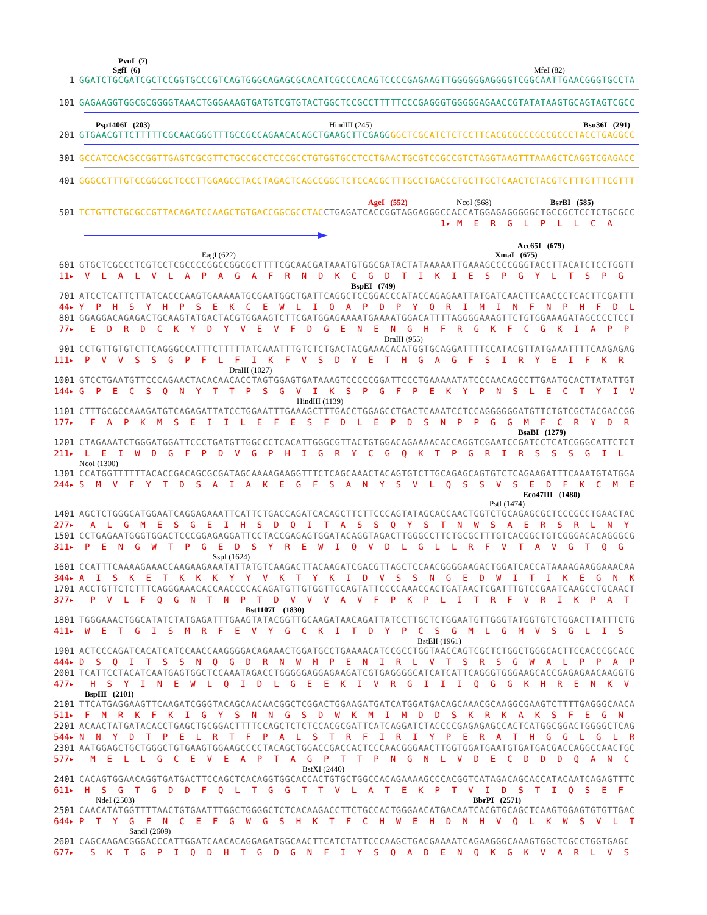PvuI (7)
SgfI (6) MfeI (82)
1 GGATCTGCGATCGCTCCGGTGCCCGTCAGTGGGCAGAGCGCACATCGCCCACAGTCCCCGAGAAGTTGGGGGGAGGGGTCGGCAATTGAACGGGTGCCTA
101 GAGAAGGTGGCGCGGGGTAAACTGGGAAAGTGATGTCGTGTACTGGCTCCGCCTTTTTCCCGAGGGTGGGGGAGAACCGTATATAAGTGCAGTAGTCGCC
Psp1406I (203) HindIII (245) Bsu36I (291)
201 GTGAACGTTCTTTTTCGCAACGGGTTTGCCGCCAGAACACAGCTGAAGCTTCGAGG GGCTCGCATCTCTCCTTCACGCGCCCGCCGCCCTACCTGAGGCC
301 GCCATCCACGCCGGTTGAGTCGCGTTCTGCCGCCTCCCGCCTGTGGTGCCTCCTGAACTGCGTCCGCCGTCTAGGTAAGTTTAAAGCTCAGGTCGAGACC
401 GGGCCTTTGTCCGGCGCTCCCTTGGAGCCTACCTAGACTCAGCCGGCTCTCCACGCTTTGCCTGACCCTGCTTGCTCAACTCTACGTCTTTGTTTCGTTT
AgeI (552) NcoI (568) BsrBI (585)
501 TCTGTTCTGCGCCGTTACAGATCCAAGCTGTGACCGGCGCCTAC CTGAGATCACCGGTAGGAGGGCCACCATGGAGAGGGGGCTGCCGCTCCTCTGCGCC
1▸ M E R G L P L L C A
Acc65I (679)
EagI (622) XmaI (675)
601 GTGCTCGCCCTCGTCCTCGCCCCGGCCGGCGCTTTTCGCAACGATAAATGTGGCGATACTATAAAAATTGAAAGCCCCGGGTACCTTACATCTCCTGGTT
11▸ V L A L V L A P A G A F R N D K C G D T I K I E S P G Y L T S P G
BspEI (749)
701 ATCCTCATTCTTATCACCCAAGTGAAAAATGCGAATGGCTGATTCAGGCTCCGGACCCATACCAGAGAATTATGATCAACTTCAACCCTCACTTCGATTT
44▸ Y P H S Y H P S E K C E W L I Q A P D P Y Q R I M I N F N P H F D L
801 GGAGGACAGAGACTGCAAGTATGACTACGTGGAAGTCTTCGATGGAGAAAATGAAAATGGACATTTTAGGGGAAAGTTCTGTGGAAAGATAGCCCCTCCT
77▸ E D R D C K Y D Y V E V F D G E N E N G H F R G K F C G K I A P P
DraIII (955)
901 CCTGTTGTGTCTTCAGGGCCATTTCTTTTTATCAAATTTGTCTCTGACTACGAAACACATGGTGCAGGATTTTCCATACGTTATGAAATTTTCAAGAGAG
111▸ P V V S S G P F L F I K F V S D Y E T H G A G F S I R Y E I F K R
DraIII (1027)
1001 GTCCTGAATGTTCCCAGAACTACACAACACCTAGTGGAGTGATAAAGTCCCCCGGATTCCCTGAAAAATATCCCAACAGCCTTGAATGCACTTATATTGT
144▸ G P E C S Q N Y T T P S G V I K S P G F P E K Y P N S L E C T Y I V
HindIII (1139)
1101 CTTTGCGCCAAAGATGTCAGAGATTATCCTGGAATTTGAAAGCTTTGACCTGGAGCCTGACTCAAATCCTCCAGGGGGGATGTTCTGTCGCTACGACCGG
177▸ F A P K M S E I I L E F E S F D L E P D S N P P G G M F C R Y D R
BsaBI (1279)
1201 CTAGAAATCTGGGATGGATTCCCTGATGTTGGCCCTCACATTGGGCGTTACTGTGGACAGAAAACACCAGGTCGAATCCGATCCTCATCGGGCATTCTCT
211▸ L E I W D G F P D V G P H I G R Y C G Q K T P G R I R S S S G I L
NcoI (1300)
1301 CCATGGTTTTTTACACCGACAGCGCGATAGCAAAAGAAGGTTTCTCAGCAAACTACAGTGTCTTGCAGAGCAGTGTCTCAGAAGATTTCAAATGTATGGA
244▸ S M V F Y T D S A I A K E G F S A N Y S V L Q S S V S E D F K C M E
Eco47III (1480)
PstI (1474)
1401 AGCTCTGGGCATGGAATCAGGAGAAATTCATTCTGACCAGATCACAGCTTCTTCCCAGTATAGCACCAACTGGTCTGCAGAGCGCTCCCGCCTGAACTAC
277▸ A L G M E S G E I H S D Q I T A S S Q Y S T N W S A E R S R L N Y
1501 CCTGAGAATGGGTGGACTCCCGGAGAGGATTCCTACCGAGAGTGGATACAGGTAGACTTGGGCCTTCTGCGCTTTGTCACGGCTGTCGGGACACAGGGCG
311▸ P E N G W T P G E D S Y R E W I Q V D L G L L R F V T A V G T Q G
SspI (1624)
1601 CCATTTCAAAAGAAACCAAGAAGAAATATTATGTCAAGACTTACAAGATCGACGTTAGCTCCAACGGGGAAGACTGGATCACCATAAAAGAAGGAAACAA
344▸ A I S K E T K K K Y Y V K T Y K I D V S S N G E D W I T I K E G N K
1701 ACCTGTTCTCTTTCAGGGAAACACCAACCCCACAGATGTTGTGGTTGCAGTATTCCCCAAACCACTGATAACTCGATTTGTCCGAATCAAGCCTGCAACT
377▸ P V L F Q G N T N P T D V V V A V F P K P L I T R F V R I K P A T
Bst1107I (1830)
1801 TGGGAAACTGGCATATCTATGAGATTTGAAGTATACGGTTGCAAGATAACAGATTATCCTTGCTCTGGAATGTTGGGTATGGTGTCTGGACTTATTTCTG
411▸ W E T G I S M R F E V Y G C K I T D Y P C S G M L G M V S G L I S
BstEII (1961)
1901 ACTCCCAGATCACATCATCCAACCAAGGGGACAGAAACTGGATGCCTGAAAACATCCGCCTGGTAACCAGTCGCTCTGGCTGGGCACTTCCACCCGCACC
444▸ D S Q I T S S N Q G D R N W M P E N I R L V T S R S G W A L P P A P
2001 TCATTCCTACATCAATGAGTGGCTCCAAATAGACCTGGGGGAGGAGAAGATCGTGAGGGGCATCATCATTCAGGGTGGGAAGCACCGAGAGAACAAGGTG
477▸ H S Y I N E W L Q I D L G E E K I V R G I I I Q G G K H R E N K V
BspHI (2101)
2101 TTCATGAGGAAGTTCAAGATCGGGTACAGCAACAACGGCTCGGACTGGAAGATGATCATGGATGACAGCAAACGCAAGGCGAAGTCTTTTGAGGGCAACA
511▸ F M R K F K I G Y S N N G S D W K M I M D D S K R K A K S F E G N
2201 ACAACTATGATACACCTGAGCTGCGGACTTTTCCAGCTCTCTCCACGCGATTCATCAGGATCTACCCCGAGAGAGCCACTCATGGCGGACTGGGGCTCAG
544▸ N N Y D T P E L R T F P A L S T R F I R I Y P E R A T H G G L G L R
2301 AATGGAGCTGCTGGGCTGTGAAGTGGAAGCCCCTACAGCTGGACCGACCACTCCCAACGGGAACTTGGTGGATGAATGTGATGACGACCAGGCCAACTGC
577▸ M E L L G C E V E A P T A G P T T P N G N L V D E C D D D Q A N C
BstXI (2440)
2401 CACAGTGGAACAGGTGATGACTTCCAGCTCACAGGTGGCACCACTGTGCTGGCCACAGAAAAGCCCACGGTCATAGACAGCACCATACAATCAGAGTTTC
611▸ H S G T G D D F Q L T G G T T V L A T E K P T V I D S T I Q S E F
NdeI (2503) BbrPI (2571)
2501 CAACATATGGTTTTAACTGTGAATTTGGCTGGGGCTCTCACAAGACCTTCTGCCACTGGGAACATGACAATCACGTGCAGCTCAAGTGGAGTGTGTTGAC
644▸ P T Y G F N C E F G W G S H K T F C H W E H D N H V Q L K W S V L T
SandI (2609)
2601 CAGCAAGACGGGACCCATTGGATCAACACAGGAGATGGCAACTTCATCTATTCCCAAGCTGACGAAAATCAGAAGGGCAAAGTGGCTCGCCTGGTGAGC
677▸ S K T G P I Q D H T G D G N F I Y S Q A D E N Q K G K V A R L V S